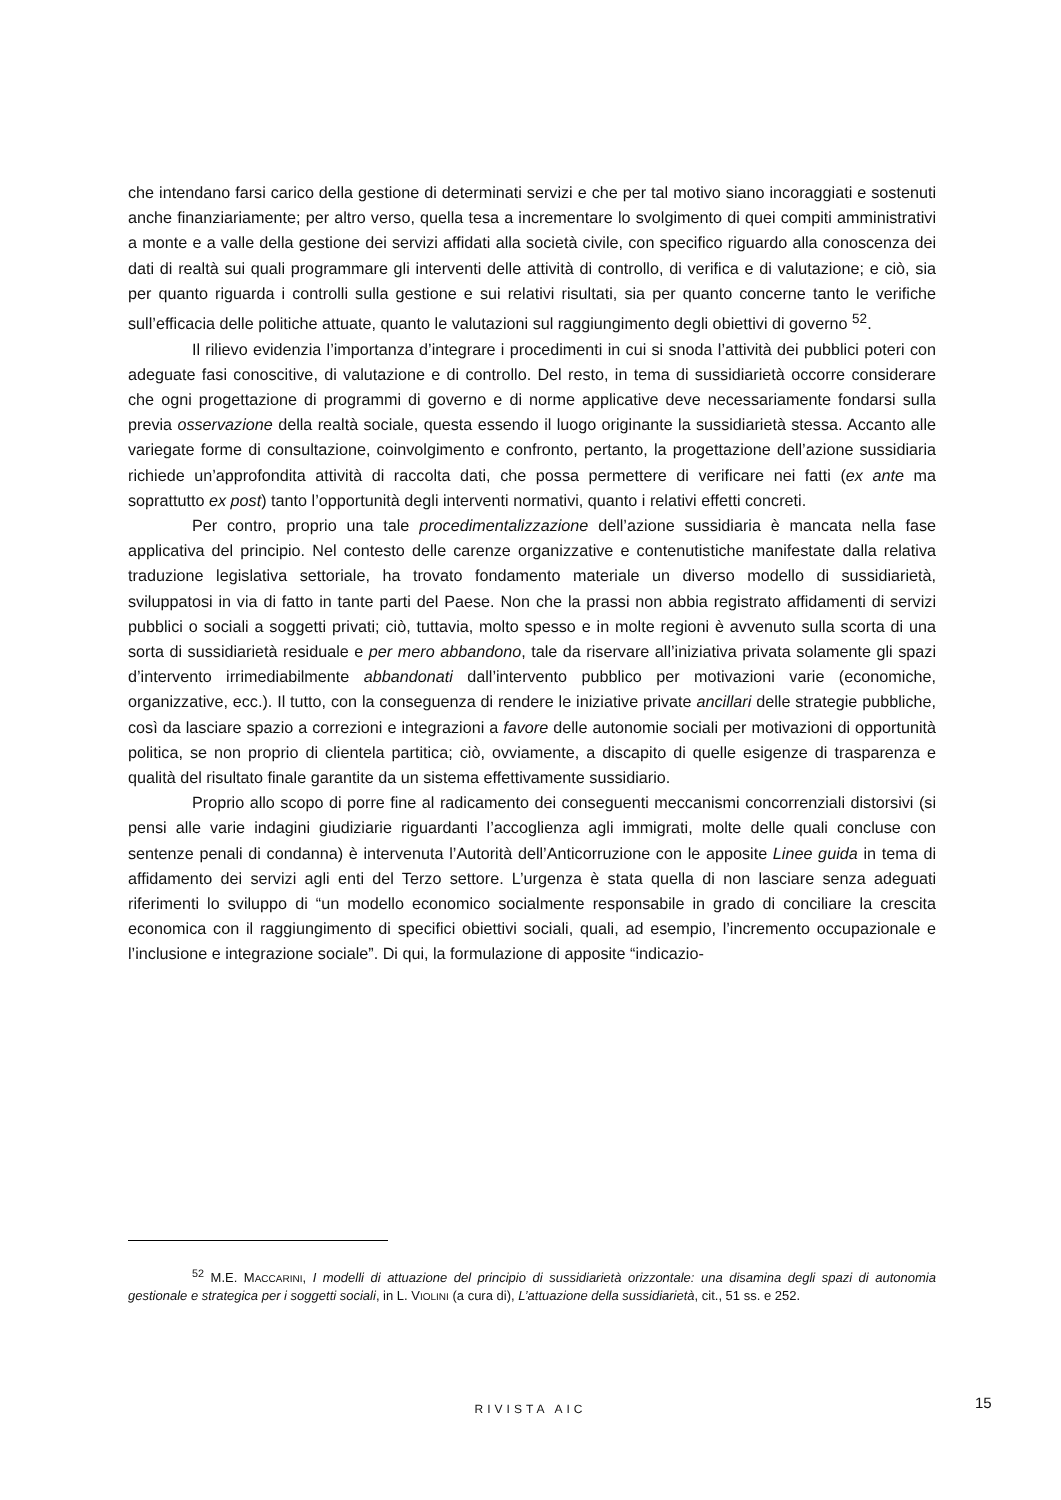che intendano farsi carico della gestione di determinati servizi e che per tal motivo siano incoraggiati e sostenuti anche finanziariamente; per altro verso, quella tesa a incrementare lo svolgimento di quei compiti amministrativi a monte e a valle della gestione dei servizi affidati alla società civile, con specifico riguardo alla conoscenza dei dati di realtà sui quali programmare gli interventi delle attività di controllo, di verifica e di valutazione; e ciò, sia per quanto riguarda i controlli sulla gestione e sui relativi risultati, sia per quanto concerne tanto le verifiche sull’efficacia delle politiche attuate, quanto le valutazioni sul raggiungimento degli obiettivi di governo <sup>52</sup>.
Il rilievo evidenzia l’importanza d’integrare i procedimenti in cui si snoda l’attività dei pubblici poteri con adeguate fasi conoscitive, di valutazione e di controllo. Del resto, in tema di sussidiarietà occorre considerare che ogni progettazione di programmi di governo e di norme applicative deve necessariamente fondarsi sulla previa osservazione della realtà sociale, questa essendo il luogo originante la sussidiarietà stessa. Accanto alle variegate forme di consultazione, coinvolgimento e confronto, pertanto, la progettazione dell’azione sussidiaria richiede un’approfondita attività di raccolta dati, che possa permettere di verificare nei fatti (ex ante ma soprattutto ex post) tanto l’opportunità degli interventi normativi, quanto i relativi effetti concreti.
Per contro, proprio una tale procedimentalizzazione dell’azione sussidiaria è mancata nella fase applicativa del principio. Nel contesto delle carenze organizzative e contenutistiche manifestate dalla relativa traduzione legislativa settoriale, ha trovato fondamento materiale un diverso modello di sussidiarietà, sviluppatosi in via di fatto in tante parti del Paese. Non che la prassi non abbia registrato affidamenti di servizi pubblici o sociali a soggetti privati; ciò, tuttavia, molto spesso e in molte regioni è avvenuto sulla scorta di una sorta di sussidiarietà residuale e per mero abbandono, tale da riservare all’iniziativa privata solamente gli spazi d’intervento irrimediabilmente abbandonati dall’intervento pubblico per motivazioni varie (economiche, organizzative, ecc.). Il tutto, con la conseguenza di rendere le iniziative private ancillari delle strategie pubbliche, così da lasciare spazio a correzioni e integrazioni a favore delle autonomie sociali per motivazioni di opportunità politica, se non proprio di clientela partitica; ciò, ovviamente, a discapito di quelle esigenze di trasparenza e qualità del risultato finale garantite da un sistema effettivamente sussidiario.
Proprio allo scopo di porre fine al radicamento dei conseguenti meccanismi concorrenziali distorsivi (si pensi alle varie indagini giudiziarie riguardanti l’accoglienza agli immigrati, molte delle quali concluse con sentenze penali di condanna) è intervenuta l’Autorità dell’Anticorruzione con le apposite Linee guida in tema di affidamento dei servizi agli enti del Terzo settore. L’urgenza è stata quella di non lasciare senza adeguati riferimenti lo sviluppo di “un modello economico socialmente responsabile in grado di conciliare la crescita economica con il raggiungimento di specifici obiettivi sociali, quali, ad esempio, l’incremento occupazionale e l’inclusione e integrazione sociale”. Di qui, la formulazione di apposite “indicazio-
<sup>52</sup> M.E. MACCARINI, I modelli di attuazione del principio di sussidiarietà orizzontale: una disamina degli spazi di autonomia gestionale e strategica per i soggetti sociali, in L. VIOLINI (a cura di), L’attuazione della sussidiarietà, cit., 51 ss. e 252.
RIVISTA AIC 15